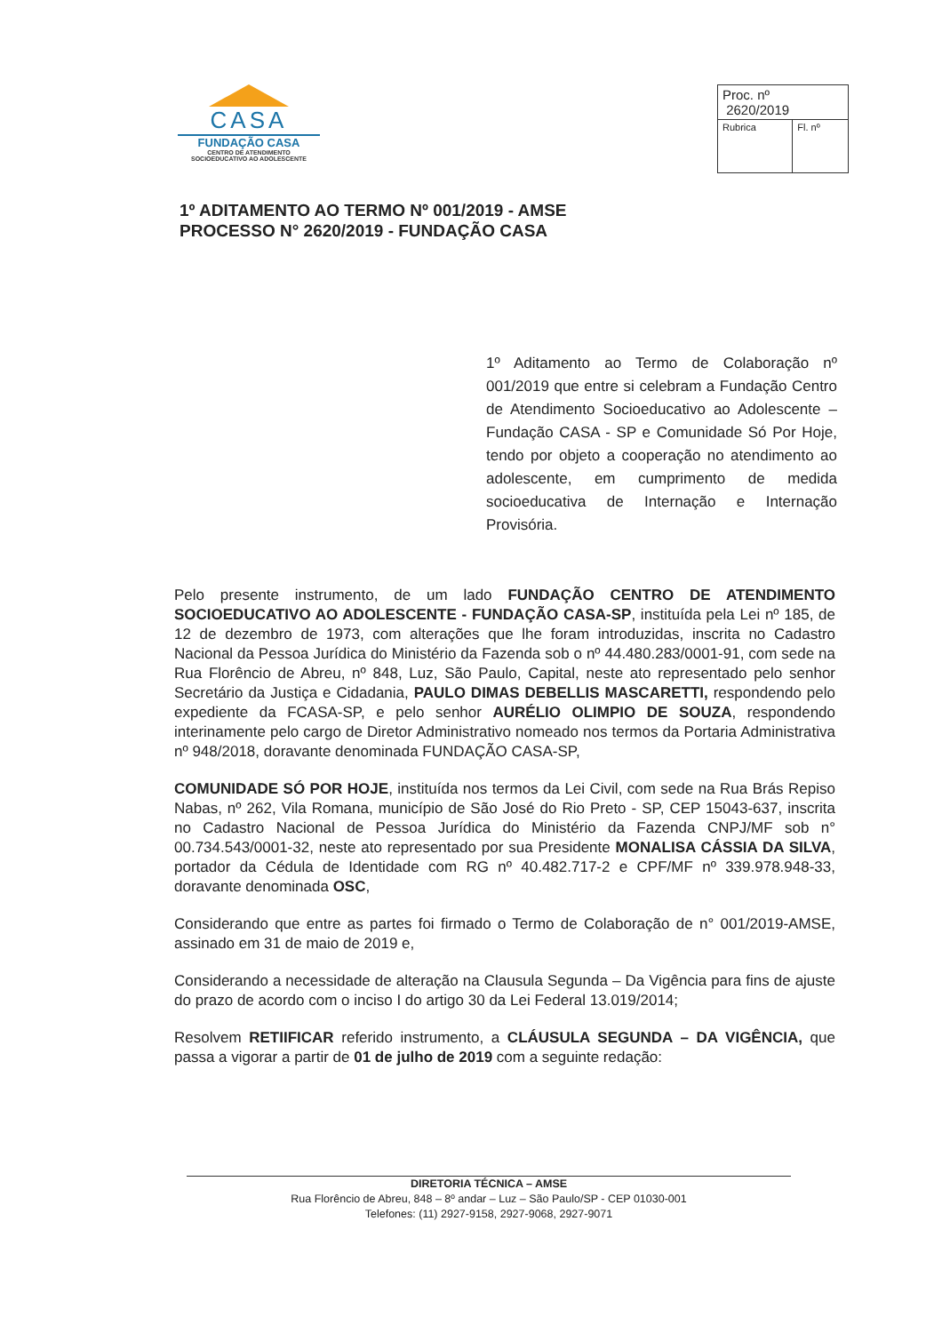CASA
FUNDAÇÃO CASA
CENTRO DE ATENDIMENTO
SOCIOEDUCATIVO AO ADOLESCENTE
| Proc. nº 2620/2019 | |
| Rubrica | Fl. nº |
1º ADITAMENTO AO TERMO Nº 001/2019 - AMSE
PROCESSO N° 2620/2019 - FUNDAÇÃO CASA
1º Aditamento ao Termo de Colaboração nº 001/2019 que entre si celebram a Fundação Centro de Atendimento Socioeducativo ao Adolescente – Fundação CASA - SP e Comunidade Só Por Hoje, tendo por objeto a cooperação no atendimento ao adolescente, em cumprimento de medida socioeducativa de Internação e Internação Provisória.
Pelo presente instrumento, de um lado FUNDAÇÃO CENTRO DE ATENDIMENTO SOCIOEDUCATIVO AO ADOLESCENTE - FUNDAÇÃO CASA-SP, instituída pela Lei nº 185, de 12 de dezembro de 1973, com alterações que lhe foram introduzidas, inscrita no Cadastro Nacional da Pessoa Jurídica do Ministério da Fazenda sob o nº 44.480.283/0001-91, com sede na Rua Florêncio de Abreu, nº 848, Luz, São Paulo, Capital, neste ato representado pelo senhor Secretário da Justiça e Cidadania, PAULO DIMAS DEBELLIS MASCARETTI, respondendo pelo expediente da FCASA-SP, e pelo senhor AURÉLIO OLIMPIO DE SOUZA, respondendo interinamente pelo cargo de Diretor Administrativo nomeado nos termos da Portaria Administrativa nº 948/2018, doravante denominada FUNDAÇÃO CASA-SP,
COMUNIDADE SÓ POR HOJE, instituída nos termos da Lei Civil, com sede na Rua Brás Repiso Nabas, nº 262, Vila Romana, município de São José do Rio Preto - SP, CEP 15043-637, inscrita no Cadastro Nacional de Pessoa Jurídica do Ministério da Fazenda CNPJ/MF sob n° 00.734.543/0001-32, neste ato representado por sua Presidente MONALISA CÁSSIA DA SILVA, portador da Cédula de Identidade com RG nº 40.482.717-2 e CPF/MF nº 339.978.948-33, doravante denominada OSC,
Considerando que entre as partes foi firmado o Termo de Colaboração de n° 001/2019-AMSE, assinado em 31 de maio de 2019 e,
Considerando a necessidade de alteração na Clausula Segunda – Da Vigência para fins de ajuste do prazo de acordo com o inciso I do artigo 30 da Lei Federal 13.019/2014;
Resolvem RETIIFICAR referido instrumento, a CLÁUSULA SEGUNDA – DA VIGÊNCIA, que passa a vigorar a partir de 01 de julho de 2019 com a seguinte redação:
DIRETORIA TÉCNICA – AMSE
Rua Florêncio de Abreu, 848 – 8º andar – Luz – São Paulo/SP - CEP 01030-001
Telefones: (11) 2927-9158, 2927-9068, 2927-9071